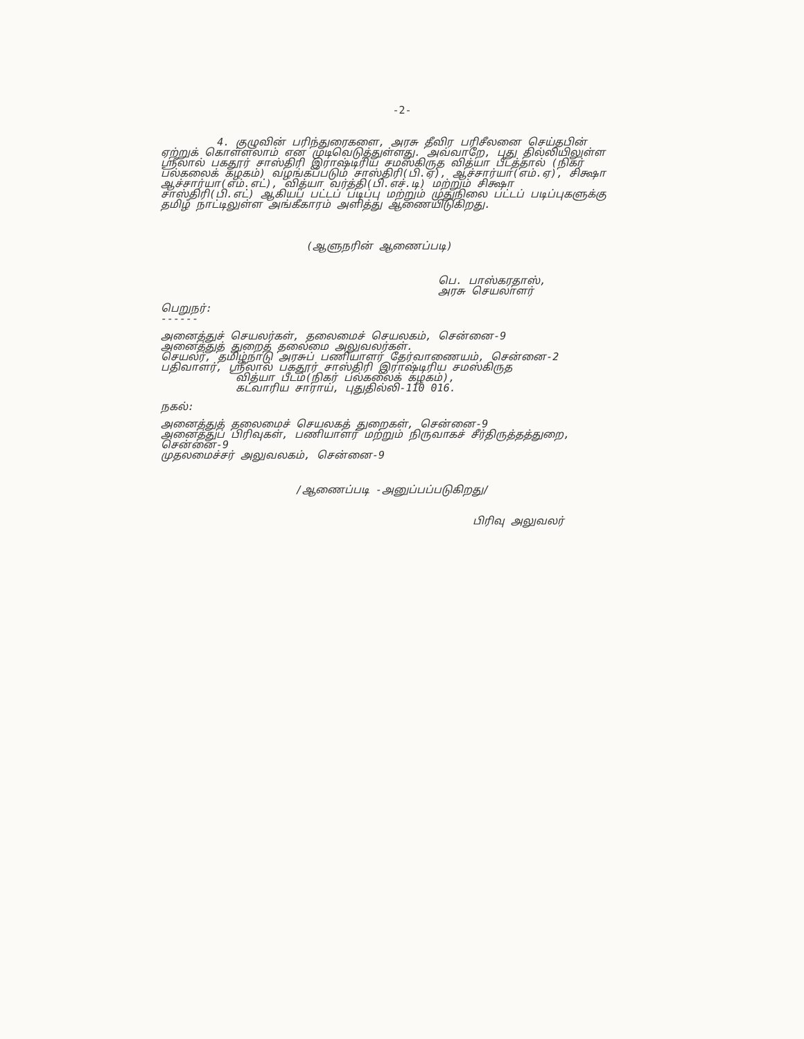-2-
4. குழுவின் பரிந்துரைகளை, அரசு தீவிர பரிசீலனை செய்தபின் ஏற்றுக் கொள்ளலாம் என முடிவெடுத்துள்ளது. அவ்வாறே, புது தில்லியிலுள்ள ஸ்ரீலால் பகதூர் சாஸ்திரி இராஷ்டிரிய சமஸ்கிருத வித்யா பீடத்தால் (நிகர் பல்கலைக் கழகம்) வழங்கப்படும் சாஸ்திரி(பி.ஏ), ஆச்சார்யா(எம்.ஏ), சிக்ஷா ஆச்சார்யா(எம்.எட்), வித்யா வர்த்தி(பி.எச்.டி) மற்றும் சிக்ஷா சாஸ்திரி(பி.எட்) ஆகியப் பட்டப் படிப்பு மற்றும் முதுநிலை பட்டப் படிப்புகளுக்கு தமிழ் நாட்டிலுள்ள அங்கீகாரம் அளித்து ஆணையிடுகிறது.
(ஆளுநரின் ஆணைப்படி)
பெ. பாஸ்கரதாஸ்,
அரசு செயலாளர்
பெறுநர்:
------
அனைத்துச் செயலர்கள், தலைமைச் செயலகம், சென்னை-9
அனைத்துத் துறைத் தலைமை அலுவலர்கள்.
செயலர், தமிழ்நாடு அரசுப் பணியாளர் தேர்வாணையம், சென்னை-2
பதிவாளர், ஸ்ரீலால் பகதூர் சாஸ்திரி இராஷ்டிரிய சமஸ்கிருத
வித்யா பீடம்(நிகர் பல்கலைக் கழகம்),
கட்வாரிய சாராய், புதுதில்லி-110 016.
நகல்:
அனைத்துத் தலைமைச் செயலகத் துறைகள், சென்னை-9
அனைத்துப் பிரிவுகள், பணியாளர் மற்றும் நிருவாகச் சீர்திருத்தத்துறை, சென்னை-9
முதலமைச்சர் அலுவலகம், சென்னை-9
/ஆணைப்படி -அனுப்பப்படுகிறது/
பிரிவு அலுவலர்